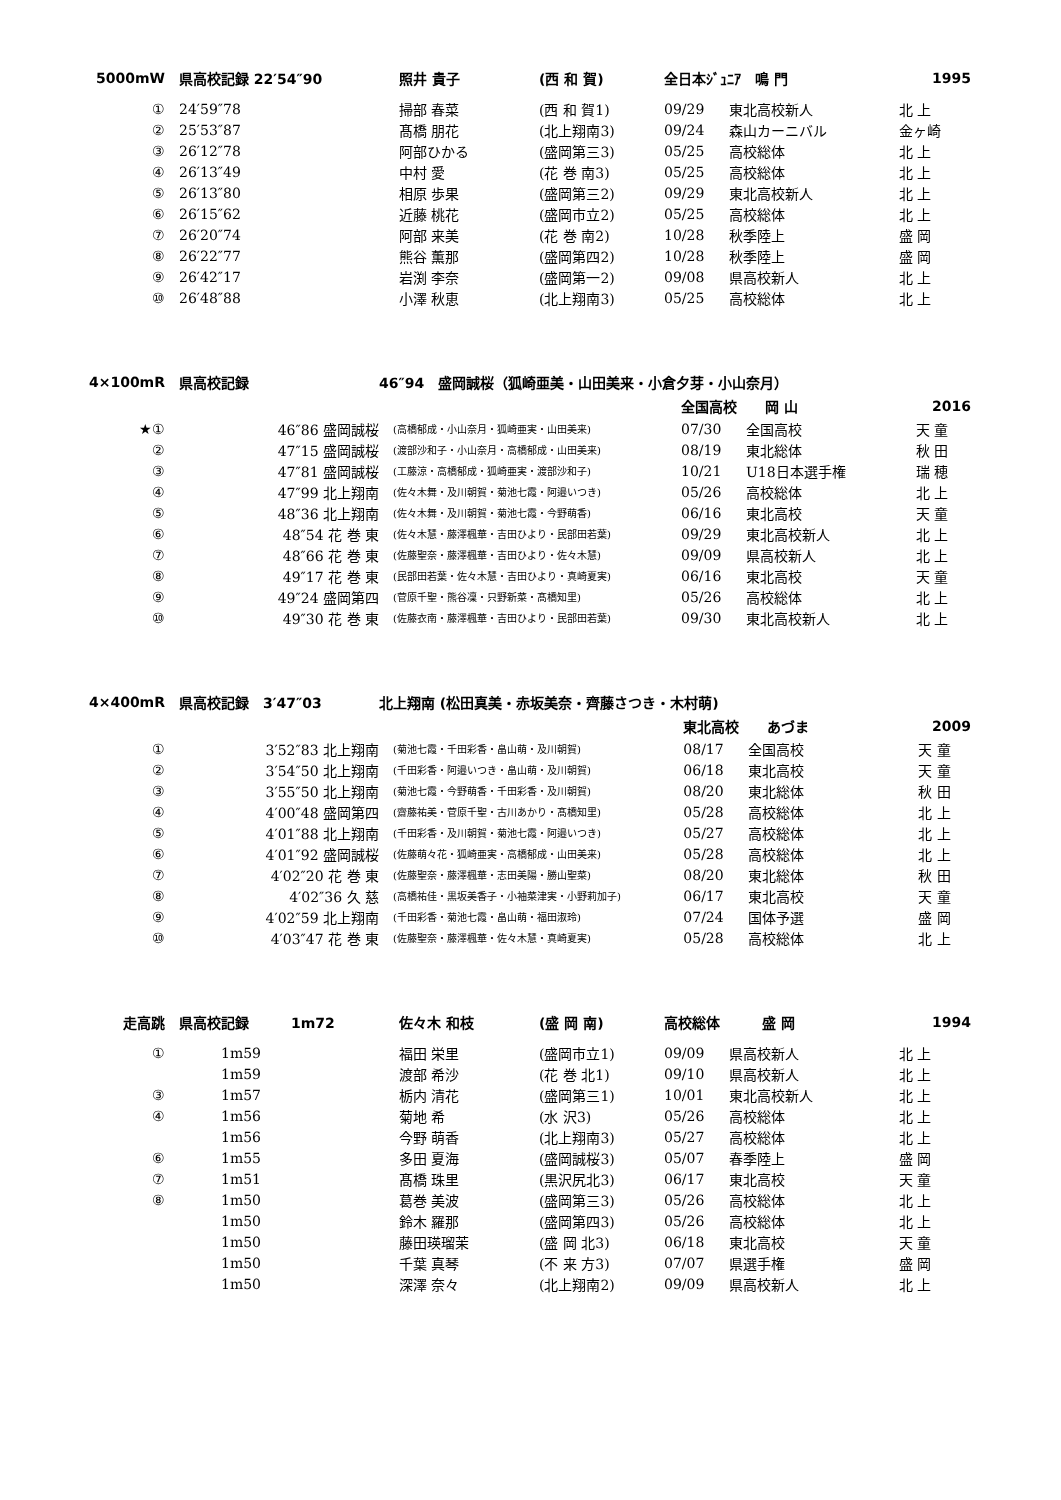| 5000mW | 県高校記録 22′54″90 | 照井 貴子 | (西 和 賀) | 全日本ｼﾞｭﾆｱ 鳴 門 | | 1995 |
| --- | --- | --- | --- | --- | --- | --- |
| ① | 24′59″78 | 掃部 春菜 | (西 和 賀1) | 09/29 | 東北高校新人 | 北 上 |
| ② | 25′53″87 | 髙橋 朋花 | (北上翔南3) | 09/24 | 森山カーニバル | 金ヶ崎 |
| ③ | 26′12″78 | 阿部ひかる | (盛岡第三3) | 05/25 | 高校総体 | 北 上 |
| ④ | 26′13″49 | 中村 愛 | (花 巻 南3) | 05/25 | 高校総体 | 北 上 |
| ⑤ | 26′13″80 | 相原 歩果 | (盛岡第三2) | 09/29 | 東北高校新人 | 北 上 |
| ⑥ | 26′15″62 | 近藤 桃花 | (盛岡市立2) | 05/25 | 高校総体 | 北 上 |
| ⑦ | 26′20″74 | 阿部 来美 | (花 巻 南2) | 10/28 | 秋季陸上 | 盛 岡 |
| ⑧ | 26′22″77 | 熊谷 薫那 | (盛岡第四2) | 10/28 | 秋季陸上 | 盛 岡 |
| ⑨ | 26′42″17 | 岩渕 李奈 | (盛岡第一2) | 09/08 | 県高校新人 | 北 上 |
| ⑩ | 26′48″88 | 小澤 秋恵 | (北上翔南3) | 05/25 | 高校総体 | 北 上 |
| 4×100mR | 県高校記録 | 46″94 盛岡誠桜（狐崎亜美・山田美来・小倉夕芽・小山奈月） | | | |
| --- | --- | --- | --- | --- | --- |
| | | | 全国高校 岡 山 | | 2016 |
| ★① | 46″86 盛岡誠桜 | (高橋郁成・小山奈月・狐崎亜実・山田美来) | 07/30 | 全国高校 | 天 童 |
| ② | 47″15 盛岡誠桜 | (渡部沙和子・小山奈月・高橋郁成・山田美来) | 08/19 | 東北総体 | 秋 田 |
| ③ | 47″81 盛岡誠桜 | (工藤涼・高橋郁成・狐崎亜実・渡部沙和子) | 10/21 | U18日本選手権 | 瑞 穂 |
| ④ | 47″99 北上翔南 | (佐々木舞・及川朝賀・菊池七霞・阿邉いつき) | 05/26 | 高校総体 | 北 上 |
| ⑤ | 48″36 北上翔南 | (佐々木舞・及川朝賀・菊池七霞・今野萌香) | 06/16 | 東北高校 | 天 童 |
| ⑥ | 48″54 花 巻 東 | (佐々木慧・藤澤楓華・吉田ひより・民部田若葉) | 09/29 | 東北高校新人 | 北 上 |
| ⑦ | 48″66 花 巻 東 | (佐藤聖奈・藤澤楓華・吉田ひより・佐々木慧) | 09/09 | 県高校新人 | 北 上 |
| ⑧ | 49″17 花 巻 東 | (民部田若葉・佐々木慧・吉田ひより・真崎夏実) | 06/16 | 東北高校 | 天 童 |
| ⑨ | 49″24 盛岡第四 | (菅原千聖・熊谷凜・只野新菜・髙橋知里) | 05/26 | 高校総体 | 北 上 |
| ⑩ | 49″30 花 巻 東 | (佐藤衣南・藤澤楓華・吉田ひより・民部田若葉) | 09/30 | 東北高校新人 | 北 上 |
| 4×400mR | 県高校記録 3′47″03 | 北上翔南 (松田真美・赤坂美奈・齊藤さつき・木村萌) | | | |
| --- | --- | --- | --- | --- | --- |
| | | | 東北高校 あづま | | 2009 |
| ① | 3′52″83 北上翔南 | (菊池七霞・千田彩香・畠山萌・及川朝賀) | 08/17 | 全国高校 | 天 童 |
| ② | 3′54″50 北上翔南 | (千田彩香・阿邉いつき・畠山萌・及川朝賀) | 06/18 | 東北高校 | 天 童 |
| ③ | 3′55″50 北上翔南 | (菊池七霞・今野萌香・千田彩香・及川朝賀) | 08/20 | 東北総体 | 秋 田 |
| ④ | 4′00″48 盛岡第四 | (齋藤祐美・菅原千聖・古川あかり・髙橋知里) | 05/28 | 高校総体 | 北 上 |
| ⑤ | 4′01″88 北上翔南 | (千田彩香・及川朝賀・菊池七霞・阿邉いつき) | 05/27 | 高校総体 | 北 上 |
| ⑥ | 4′01″92 盛岡誠桜 | (佐藤萌々花・狐崎亜実・高橋郁成・山田美来) | 05/28 | 高校総体 | 北 上 |
| ⑦ | 4′02″20 花 巻 東 | (佐藤聖奈・藤澤楓華・志田美陽・勝山聖菜) | 08/20 | 東北総体 | 秋 田 |
| ⑧ | 4′02″36 久 慈 | (高橋祐佳・黒坂美香子・小袖菜津実・小野莉加子) | 06/17 | 東北高校 | 天 童 |
| ⑨ | 4′02″59 北上翔南 | (千田彩香・菊池七霞・畠山萌・福田淑玲) | 07/24 | 国体予選 | 盛 岡 |
| ⑩ | 4′03″47 花 巻 東 | (佐藤聖奈・藤澤楓華・佐々木慧・真崎夏実) | 05/28 | 高校総体 | 北 上 |
| 走高跳 | 県高校記録 1m72 | 佐々木 和枝 | (盛 岡 南) | 高校総体 盛 岡 | | 1994 |
| --- | --- | --- | --- | --- | --- | --- |
| ① | 1m59 | 福田 栄里 | (盛岡市立1) | 09/09 | 県高校新人 | 北 上 |
| | 1m59 | 渡部 希沙 | (花 巻 北1) | 09/10 | 県高校新人 | 北 上 |
| ③ | 1m57 | 栃内 清花 | (盛岡第三1) | 10/01 | 東北高校新人 | 北 上 |
| ④ | 1m56 | 菊地 希 | (水 沢3) | 05/26 | 高校総体 | 北 上 |
| | 1m56 | 今野 萌香 | (北上翔南3) | 05/27 | 高校総体 | 北 上 |
| ⑥ | 1m55 | 多田 夏海 | (盛岡誠桜3) | 05/07 | 春季陸上 | 盛 岡 |
| ⑦ | 1m51 | 髙橋 珠里 | (黒沢尻北3) | 06/17 | 東北高校 | 天 童 |
| ⑧ | 1m50 | 葛巻 美波 | (盛岡第三3) | 05/26 | 高校総体 | 北 上 |
| | 1m50 | 鈴木 羅那 | (盛岡第四3) | 05/26 | 高校総体 | 北 上 |
| | 1m50 | 藤田瑛瑠茉 | (盛 岡 北3) | 06/18 | 東北高校 | 天 童 |
| | 1m50 | 千葉 真琴 | (不 来 方3) | 07/07 | 県選手権 | 盛 岡 |
| | 1m50 | 深澤 奈々 | (北上翔南2) | 09/09 | 県高校新人 | 北 上 |